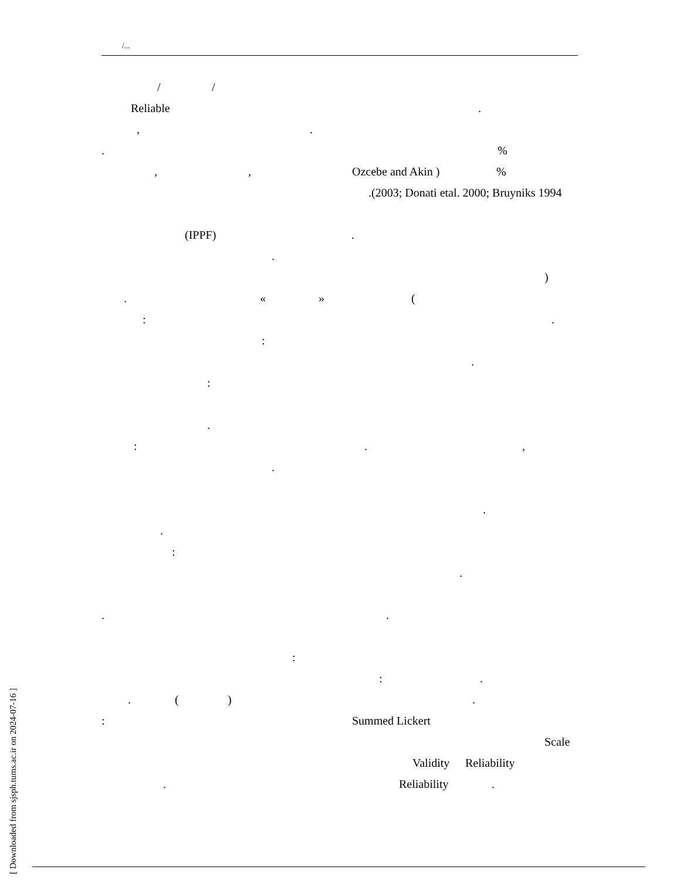/...
/ /
Reliable.
,.
.%
,, Ozcebe and Akin )%
.(2003; Donati etal. 2000; Bruyniks 1994
(IPPF).
. )
. « » (
:.
: .
: .
:.,
. .
. : .
..
: :.
. ().
: Summed Lickert Scale
Validity Reliability
. Reliability.
[ Downloaded from sjsph.tums.ac.ir on 2024-07-16 ]